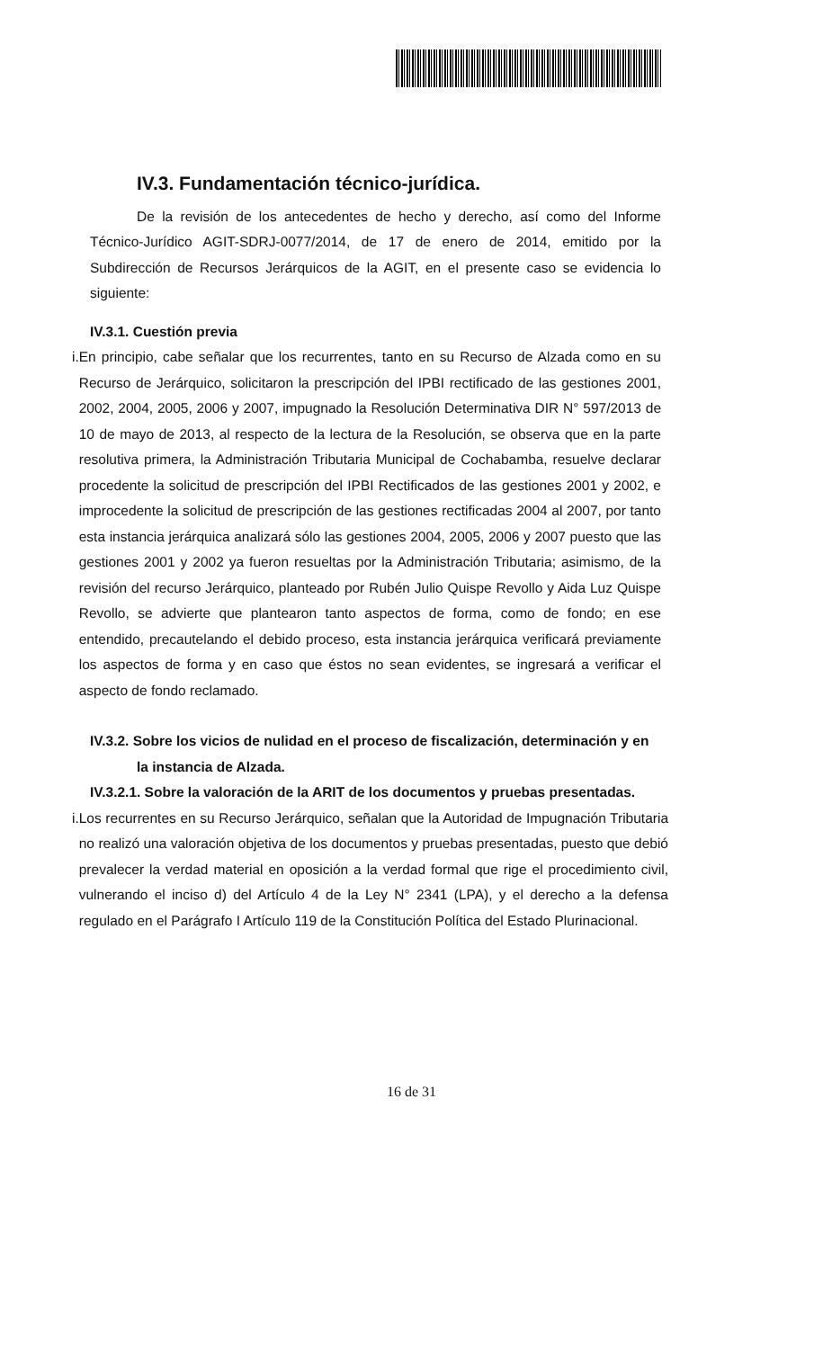IV.3. Fundamentación técnico-jurídica.
De la revisión de los antecedentes de hecho y derecho, así como del Informe Técnico-Jurídico AGIT-SDRJ-0077/2014, de 17 de enero de 2014, emitido por la Subdirección de Recursos Jerárquicos de la AGIT, en el presente caso se evidencia lo siguiente:
IV.3.1. Cuestión previa
i. En principio, cabe señalar que los recurrentes, tanto en su Recurso de Alzada como en su Recurso de Jerárquico, solicitaron la prescripción del IPBI rectificado de las gestiones 2001, 2002, 2004, 2005, 2006 y 2007, impugnado la Resolución Determinativa DIR N° 597/2013 de 10 de mayo de 2013, al respecto de la lectura de la Resolución, se observa que en la parte resolutiva primera, la Administración Tributaria Municipal de Cochabamba, resuelve declarar procedente la solicitud de prescripción del IPBI Rectificados de las gestiones 2001 y 2002, e improcedente la solicitud de prescripción de las gestiones rectificadas 2004 al 2007, por tanto esta instancia jerárquica analizará sólo las gestiones 2004, 2005, 2006 y 2007 puesto que las gestiones 2001 y 2002 ya fueron resueltas por la Administración Tributaria; asimismo, de la revisión del recurso Jerárquico, planteado por Rubén Julio Quispe Revollo y Aida Luz Quispe Revollo, se advierte que plantearon tanto aspectos de forma, como de fondo; en ese entendido, precautelando el debido proceso, esta instancia jerárquica verificará previamente los aspectos de forma y en caso que éstos no sean evidentes, se ingresará a verificar el aspecto de fondo reclamado.
IV.3.2. Sobre los vicios de nulidad en el proceso de fiscalización, determinación y en la instancia de Alzada.
IV.3.2.1. Sobre la valoración de la ARIT de los documentos y pruebas presentadas.
i. Los recurrentes en su Recurso Jerárquico, señalan que la Autoridad de Impugnación Tributaria no realizó una valoración objetiva de los documentos y pruebas presentadas, puesto que debió prevalecer la verdad material en oposición a la verdad formal que rige el procedimiento civil, vulnerando el inciso d) del Artículo 4 de la Ley N° 2341 (LPA), y el derecho a la defensa regulado en el Parágrafo I Artículo 119 de la Constitución Política del Estado Plurinacional.
16 de 31